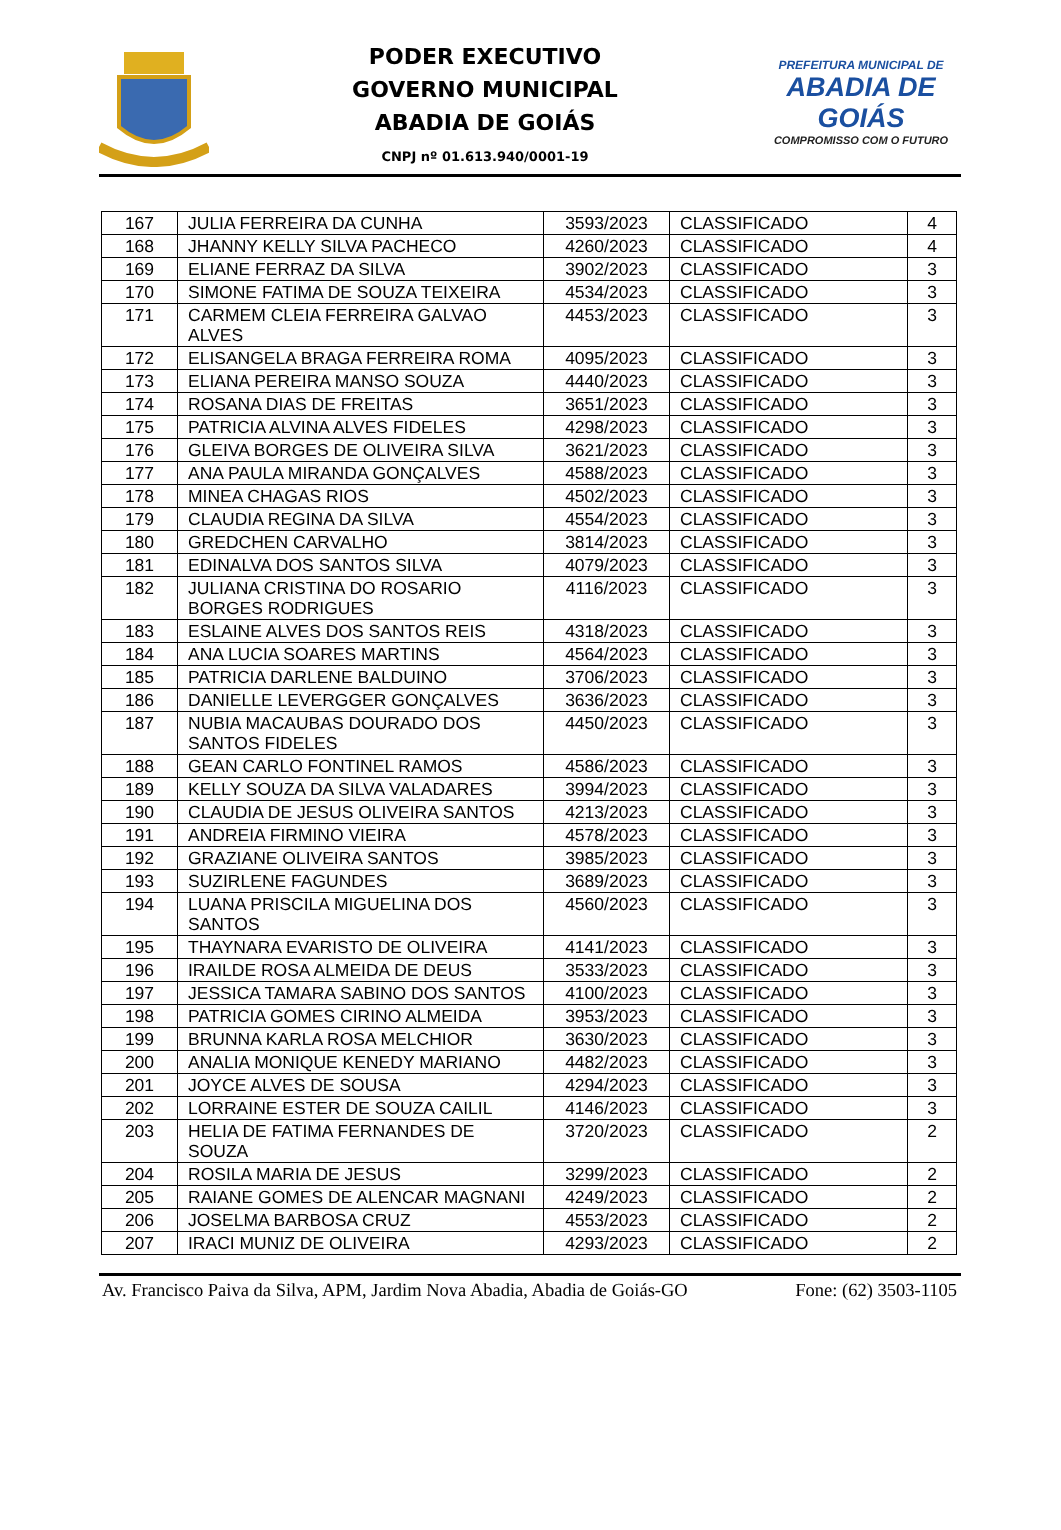PODER EXECUTIVO
GOVERNO MUNICIPAL
ABADIA DE GOIÁS
CNPJ nº 01.613.940/0001-19
PREFEITURA MUNICIPAL DE
ABADIA DE GOIÁS
COMPROMISSO COM O FUTURO
| 167 | JULIA FERREIRA DA CUNHA | 3593/2023 | CLASSIFICADO | 4 |
| 168 | JHANNY KELLY SILVA PACHECO | 4260/2023 | CLASSIFICADO | 4 |
| 169 | ELIANE FERRAZ DA SILVA | 3902/2023 | CLASSIFICADO | 3 |
| 170 | SIMONE FATIMA DE SOUZA TEIXEIRA | 4534/2023 | CLASSIFICADO | 3 |
| 171 | CARMEM CLEIA FERREIRA GALVAO ALVES | 4453/2023 | CLASSIFICADO | 3 |
| 172 | ELISANGELA BRAGA FERREIRA ROMA | 4095/2023 | CLASSIFICADO | 3 |
| 173 | ELIANA PEREIRA MANSO SOUZA | 4440/2023 | CLASSIFICADO | 3 |
| 174 | ROSANA DIAS DE FREITAS | 3651/2023 | CLASSIFICADO | 3 |
| 175 | PATRICIA ALVINA ALVES FIDELES | 4298/2023 | CLASSIFICADO | 3 |
| 176 | GLEIVA BORGES DE OLIVEIRA SILVA | 3621/2023 | CLASSIFICADO | 3 |
| 177 | ANA PAULA MIRANDA GONÇALVES | 4588/2023 | CLASSIFICADO | 3 |
| 178 | MINEA CHAGAS RIOS | 4502/2023 | CLASSIFICADO | 3 |
| 179 | CLAUDIA REGINA DA SILVA | 4554/2023 | CLASSIFICADO | 3 |
| 180 | GREDCHEN CARVALHO | 3814/2023 | CLASSIFICADO | 3 |
| 181 | EDINALVA DOS SANTOS SILVA | 4079/2023 | CLASSIFICADO | 3 |
| 182 | JULIANA CRISTINA DO ROSARIO BORGES RODRIGUES | 4116/2023 | CLASSIFICADO | 3 |
| 183 | ESLAINE ALVES DOS SANTOS REIS | 4318/2023 | CLASSIFICADO | 3 |
| 184 | ANA LUCIA SOARES MARTINS | 4564/2023 | CLASSIFICADO | 3 |
| 185 | PATRICIA DARLENE BALDUINO | 3706/2023 | CLASSIFICADO | 3 |
| 186 | DANIELLE LEVERGGER GONÇALVES | 3636/2023 | CLASSIFICADO | 3 |
| 187 | NUBIA MACAUBAS DOURADO DOS SANTOS FIDELES | 4450/2023 | CLASSIFICADO | 3 |
| 188 | GEAN CARLO FONTINEL RAMOS | 4586/2023 | CLASSIFICADO | 3 |
| 189 | KELLY SOUZA DA SILVA VALADARES | 3994/2023 | CLASSIFICADO | 3 |
| 190 | CLAUDIA DE JESUS OLIVEIRA SANTOS | 4213/2023 | CLASSIFICADO | 3 |
| 191 | ANDREIA FIRMINO VIEIRA | 4578/2023 | CLASSIFICADO | 3 |
| 192 | GRAZIANE OLIVEIRA SANTOS | 3985/2023 | CLASSIFICADO | 3 |
| 193 | SUZIRLENE FAGUNDES | 3689/2023 | CLASSIFICADO | 3 |
| 194 | LUANA PRISCILA MIGUELINA DOS SANTOS | 4560/2023 | CLASSIFICADO | 3 |
| 195 | THAYNARA EVARISTO DE OLIVEIRA | 4141/2023 | CLASSIFICADO | 3 |
| 196 | IRAILDE ROSA ALMEIDA DE DEUS | 3533/2023 | CLASSIFICADO | 3 |
| 197 | JESSICA TAMARA SABINO DOS SANTOS | 4100/2023 | CLASSIFICADO | 3 |
| 198 | PATRICIA GOMES CIRINO ALMEIDA | 3953/2023 | CLASSIFICADO | 3 |
| 199 | BRUNNA KARLA ROSA MELCHIOR | 3630/2023 | CLASSIFICADO | 3 |
| 200 | ANALIA MONIQUE KENEDY MARIANO | 4482/2023 | CLASSIFICADO | 3 |
| 201 | JOYCE ALVES DE SOUSA | 4294/2023 | CLASSIFICADO | 3 |
| 202 | LORRAINE ESTER DE SOUZA CAILIL | 4146/2023 | CLASSIFICADO | 3 |
| 203 | HELIA DE FATIMA FERNANDES DE SOUZA | 3720/2023 | CLASSIFICADO | 2 |
| 204 | ROSILA MARIA DE JESUS | 3299/2023 | CLASSIFICADO | 2 |
| 205 | RAIANE GOMES DE ALENCAR MAGNANI | 4249/2023 | CLASSIFICADO | 2 |
| 206 | JOSELMA BARBOSA CRUZ | 4553/2023 | CLASSIFICADO | 2 |
| 207 | IRACI MUNIZ DE OLIVEIRA | 4293/2023 | CLASSIFICADO | 2 |
Av. Francisco Paiva da Silva, APM, Jardim Nova Abadia, Abadia de Goiás-GO Fone: (62) 3503-1105